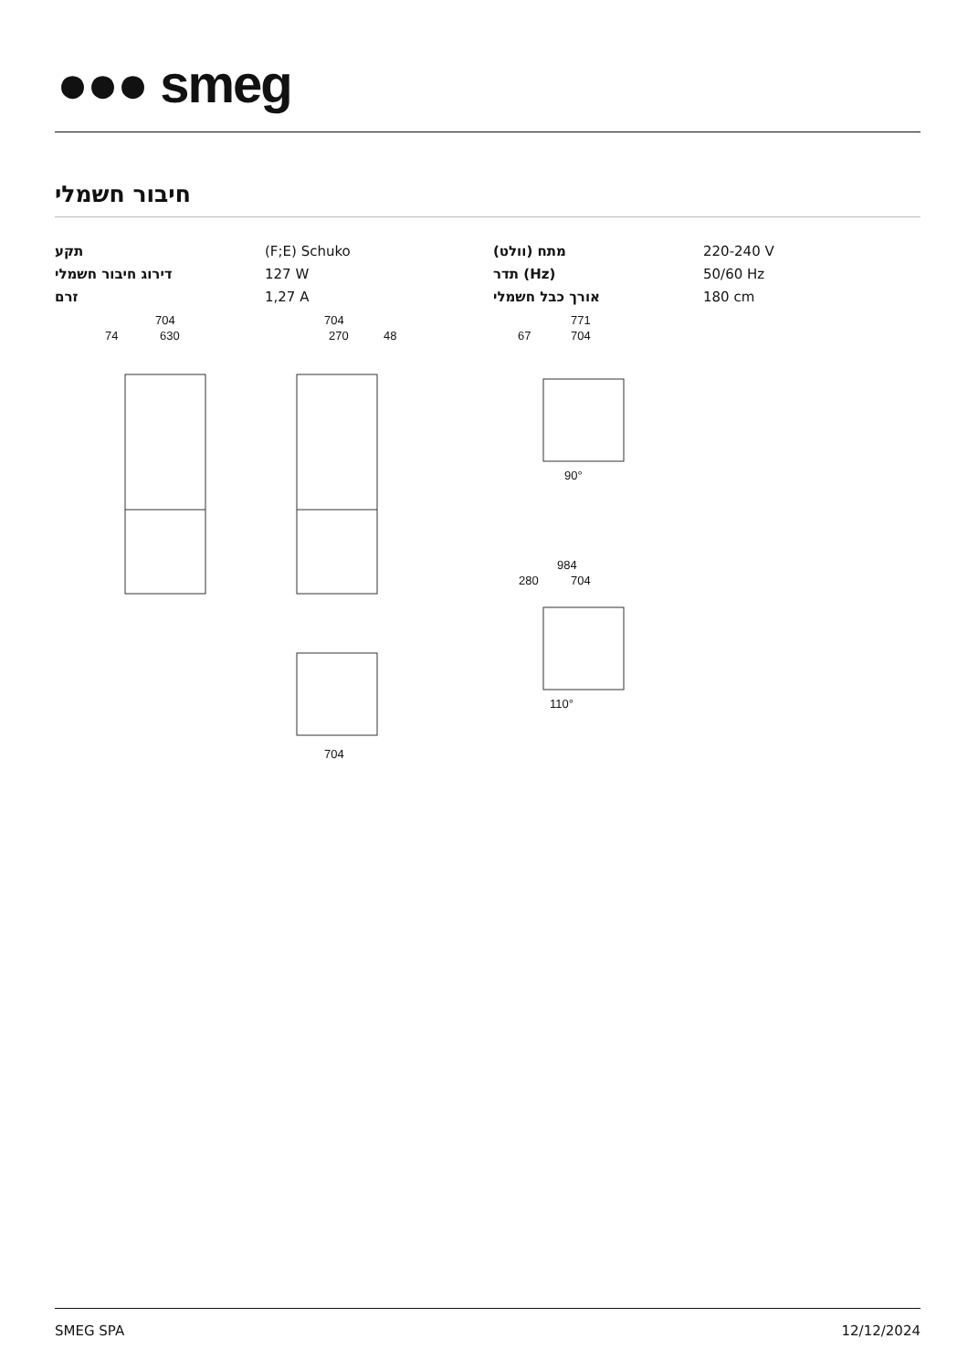●●● smeg
חיבור חשמלי
| תקע | (F;E) Schuko | מתח (וולט) | 220-240 V |
| דירוג חיבור חשמלי | 127 W | תדר (Hz) | 50/60 Hz |
| זרם | 1,27 A | אורך כבל חשמלי | 180 cm |
704
630
74
704
270
48
771
704
67
984
704
280
704
90°
110°
SMEG SPA 12/12/2024